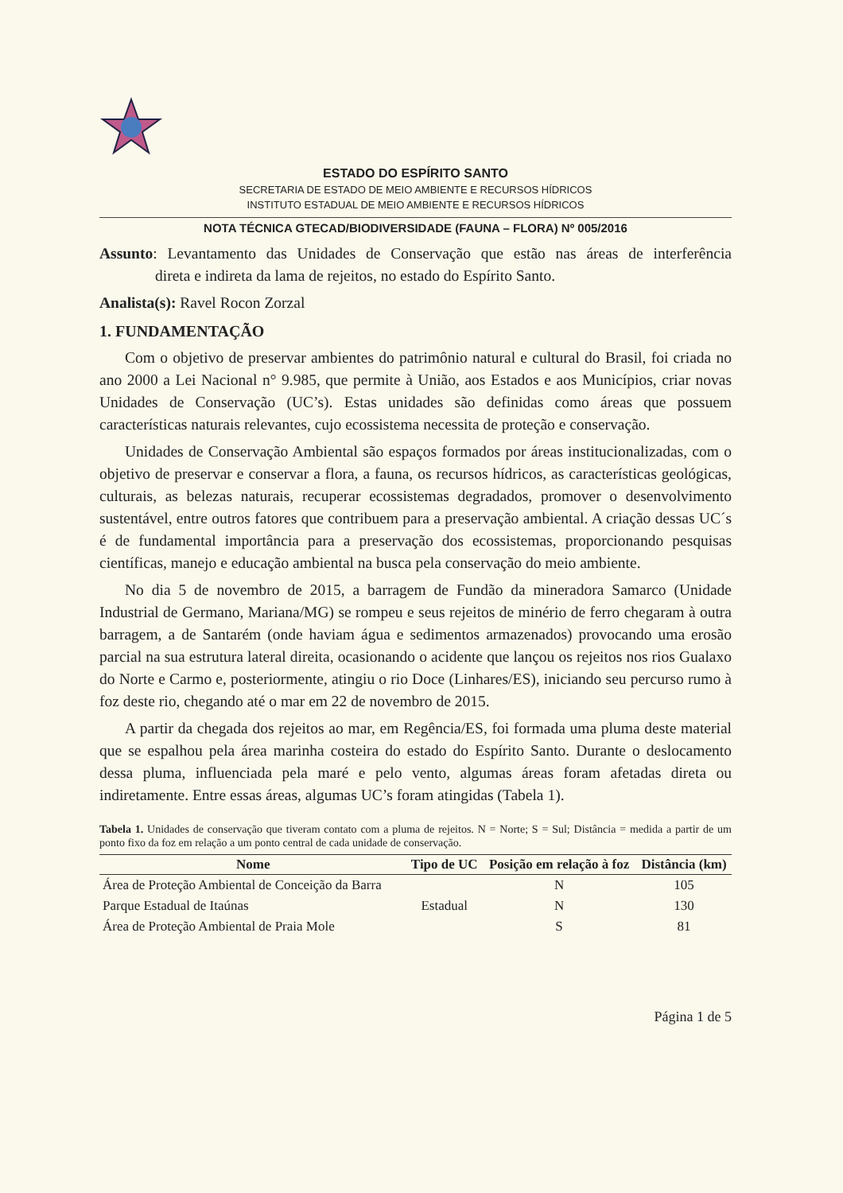ESTADO DO ESPÍRITO SANTO
SECRETARIA DE ESTADO DE MEIO AMBIENTE E RECURSOS HÍDRICOS
INSTITUTO ESTADUAL DE MEIO AMBIENTE E RECURSOS HÍDRICOS
NOTA TÉCNICA GTECAD/BIODIVERSIDADE (FAUNA – FLORA) Nº 005/2016
Assunto: Levantamento das Unidades de Conservação que estão nas áreas de interferência direta e indireta da lama de rejeitos, no estado do Espírito Santo.
Analista(s): Ravel Rocon Zorzal
1. FUNDAMENTAÇÃO
Com o objetivo de preservar ambientes do patrimônio natural e cultural do Brasil, foi criada no ano 2000 a Lei Nacional n° 9.985, que permite à União, aos Estados e aos Municípios, criar novas Unidades de Conservação (UC’s). Estas unidades são definidas como áreas que possuem características naturais relevantes, cujo ecossistema necessita de proteção e conservação.
Unidades de Conservação Ambiental são espaços formados por áreas institucionalizadas, com o objetivo de preservar e conservar a flora, a fauna, os recursos hídricos, as características geológicas, culturais, as belezas naturais, recuperar ecossistemas degradados, promover o desenvolvimento sustentável, entre outros fatores que contribuem para a preservação ambiental. A criação dessas UC´s é de fundamental importância para a preservação dos ecossistemas, proporcionando pesquisas científicas, manejo e educação ambiental na busca pela conservação do meio ambiente.
No dia 5 de novembro de 2015, a barragem de Fundão da mineradora Samarco (Unidade Industrial de Germano, Mariana/MG) se rompeu e seus rejeitos de minério de ferro chegaram à outra barragem, a de Santarém (onde haviam água e sedimentos armazenados) provocando uma erosão parcial na sua estrutura lateral direita, ocasionando o acidente que lançou os rejeitos nos rios Gualaxo do Norte e Carmo e, posteriormente, atingiu o rio Doce (Linhares/ES), iniciando seu percurso rumo à foz deste rio, chegando até o mar em 22 de novembro de 2015.
A partir da chegada dos rejeitos ao mar, em Regência/ES, foi formada uma pluma deste material que se espalhou pela área marinha costeira do estado do Espírito Santo. Durante o deslocamento dessa pluma, influenciada pela maré e pelo vento, algumas áreas foram afetadas direta ou indiretamente. Entre essas áreas, algumas UC’s foram atingidas (Tabela 1).
Tabela 1. Unidades de conservação que tiveram contato com a pluma de rejeitos. N = Norte; S = Sul; Distância = medida a partir de um ponto fixo da foz em relação a um ponto central de cada unidade de conservação.
| Nome | Tipo de UC | Posição em relação à foz | Distância (km) |
| --- | --- | --- | --- |
| Área de Proteção Ambiental de Conceição da Barra | Estadual | N | 105 |
| Parque Estadual de Itaúnas | | N | 130 |
| Área de Proteção Ambiental de Praia Mole | | S | 81 |
Página 1 de 5